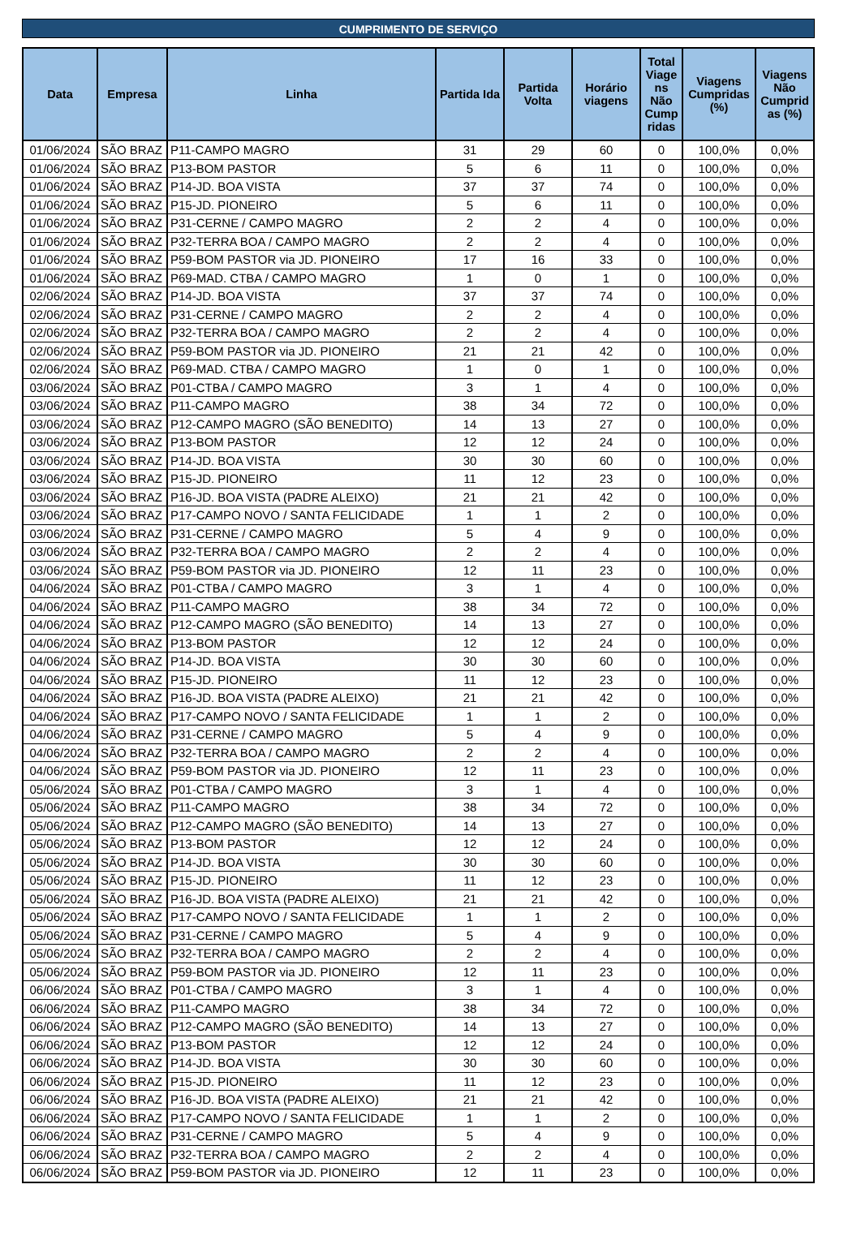CUMPRIMENTO DE SERVIÇO
| Data | Empresa | Linha | Partida Ida | Partida Volta | Horário viagens | Total Viage ns Não Cump ridas | Viagens Cumpridas (%) | Viagens Não Cumprid as (%) |
| --- | --- | --- | --- | --- | --- | --- | --- | --- |
| 01/06/2024 | SÃO BRAZ | P11-CAMPO MAGRO | 31 | 29 | 60 | 0 | 100,0% | 0,0% |
| 01/06/2024 | SÃO BRAZ | P13-BOM PASTOR | 5 | 6 | 11 | 0 | 100,0% | 0,0% |
| 01/06/2024 | SÃO BRAZ | P14-JD. BOA VISTA | 37 | 37 | 74 | 0 | 100,0% | 0,0% |
| 01/06/2024 | SÃO BRAZ | P15-JD. PIONEIRO | 5 | 6 | 11 | 0 | 100,0% | 0,0% |
| 01/06/2024 | SÃO BRAZ | P31-CERNE / CAMPO MAGRO | 2 | 2 | 4 | 0 | 100,0% | 0,0% |
| 01/06/2024 | SÃO BRAZ | P32-TERRA BOA / CAMPO MAGRO | 2 | 2 | 4 | 0 | 100,0% | 0,0% |
| 01/06/2024 | SÃO BRAZ | P59-BOM PASTOR via JD. PIONEIRO | 17 | 16 | 33 | 0 | 100,0% | 0,0% |
| 01/06/2024 | SÃO BRAZ | P69-MAD. CTBA / CAMPO MAGRO | 1 | 0 | 1 | 0 | 100,0% | 0,0% |
| 02/06/2024 | SÃO BRAZ | P14-JD. BOA VISTA | 37 | 37 | 74 | 0 | 100,0% | 0,0% |
| 02/06/2024 | SÃO BRAZ | P31-CERNE / CAMPO MAGRO | 2 | 2 | 4 | 0 | 100,0% | 0,0% |
| 02/06/2024 | SÃO BRAZ | P32-TERRA BOA / CAMPO MAGRO | 2 | 2 | 4 | 0 | 100,0% | 0,0% |
| 02/06/2024 | SÃO BRAZ | P59-BOM PASTOR via JD. PIONEIRO | 21 | 21 | 42 | 0 | 100,0% | 0,0% |
| 02/06/2024 | SÃO BRAZ | P69-MAD. CTBA / CAMPO MAGRO | 1 | 0 | 1 | 0 | 100,0% | 0,0% |
| 03/06/2024 | SÃO BRAZ | P01-CTBA / CAMPO MAGRO | 3 | 1 | 4 | 0 | 100,0% | 0,0% |
| 03/06/2024 | SÃO BRAZ | P11-CAMPO MAGRO | 38 | 34 | 72 | 0 | 100,0% | 0,0% |
| 03/06/2024 | SÃO BRAZ | P12-CAMPO MAGRO (SÃO BENEDITO) | 14 | 13 | 27 | 0 | 100,0% | 0,0% |
| 03/06/2024 | SÃO BRAZ | P13-BOM PASTOR | 12 | 12 | 24 | 0 | 100,0% | 0,0% |
| 03/06/2024 | SÃO BRAZ | P14-JD. BOA VISTA | 30 | 30 | 60 | 0 | 100,0% | 0,0% |
| 03/06/2024 | SÃO BRAZ | P15-JD. PIONEIRO | 11 | 12 | 23 | 0 | 100,0% | 0,0% |
| 03/06/2024 | SÃO BRAZ | P16-JD. BOA VISTA (PADRE ALEIXO) | 21 | 21 | 42 | 0 | 100,0% | 0,0% |
| 03/06/2024 | SÃO BRAZ | P17-CAMPO NOVO / SANTA FELICIDADE | 1 | 1 | 2 | 0 | 100,0% | 0,0% |
| 03/06/2024 | SÃO BRAZ | P31-CERNE / CAMPO MAGRO | 5 | 4 | 9 | 0 | 100,0% | 0,0% |
| 03/06/2024 | SÃO BRAZ | P32-TERRA BOA / CAMPO MAGRO | 2 | 2 | 4 | 0 | 100,0% | 0,0% |
| 03/06/2024 | SÃO BRAZ | P59-BOM PASTOR via JD. PIONEIRO | 12 | 11 | 23 | 0 | 100,0% | 0,0% |
| 04/06/2024 | SÃO BRAZ | P01-CTBA / CAMPO MAGRO | 3 | 1 | 4 | 0 | 100,0% | 0,0% |
| 04/06/2024 | SÃO BRAZ | P11-CAMPO MAGRO | 38 | 34 | 72 | 0 | 100,0% | 0,0% |
| 04/06/2024 | SÃO BRAZ | P12-CAMPO MAGRO (SÃO BENEDITO) | 14 | 13 | 27 | 0 | 100,0% | 0,0% |
| 04/06/2024 | SÃO BRAZ | P13-BOM PASTOR | 12 | 12 | 24 | 0 | 100,0% | 0,0% |
| 04/06/2024 | SÃO BRAZ | P14-JD. BOA VISTA | 30 | 30 | 60 | 0 | 100,0% | 0,0% |
| 04/06/2024 | SÃO BRAZ | P15-JD. PIONEIRO | 11 | 12 | 23 | 0 | 100,0% | 0,0% |
| 04/06/2024 | SÃO BRAZ | P16-JD. BOA VISTA (PADRE ALEIXO) | 21 | 21 | 42 | 0 | 100,0% | 0,0% |
| 04/06/2024 | SÃO BRAZ | P17-CAMPO NOVO / SANTA FELICIDADE | 1 | 1 | 2 | 0 | 100,0% | 0,0% |
| 04/06/2024 | SÃO BRAZ | P31-CERNE / CAMPO MAGRO | 5 | 4 | 9 | 0 | 100,0% | 0,0% |
| 04/06/2024 | SÃO BRAZ | P32-TERRA BOA / CAMPO MAGRO | 2 | 2 | 4 | 0 | 100,0% | 0,0% |
| 04/06/2024 | SÃO BRAZ | P59-BOM PASTOR via JD. PIONEIRO | 12 | 11 | 23 | 0 | 100,0% | 0,0% |
| 05/06/2024 | SÃO BRAZ | P01-CTBA / CAMPO MAGRO | 3 | 1 | 4 | 0 | 100,0% | 0,0% |
| 05/06/2024 | SÃO BRAZ | P11-CAMPO MAGRO | 38 | 34 | 72 | 0 | 100,0% | 0,0% |
| 05/06/2024 | SÃO BRAZ | P12-CAMPO MAGRO (SÃO BENEDITO) | 14 | 13 | 27 | 0 | 100,0% | 0,0% |
| 05/06/2024 | SÃO BRAZ | P13-BOM PASTOR | 12 | 12 | 24 | 0 | 100,0% | 0,0% |
| 05/06/2024 | SÃO BRAZ | P14-JD. BOA VISTA | 30 | 30 | 60 | 0 | 100,0% | 0,0% |
| 05/06/2024 | SÃO BRAZ | P15-JD. PIONEIRO | 11 | 12 | 23 | 0 | 100,0% | 0,0% |
| 05/06/2024 | SÃO BRAZ | P16-JD. BOA VISTA (PADRE ALEIXO) | 21 | 21 | 42 | 0 | 100,0% | 0,0% |
| 05/06/2024 | SÃO BRAZ | P17-CAMPO NOVO / SANTA FELICIDADE | 1 | 1 | 2 | 0 | 100,0% | 0,0% |
| 05/06/2024 | SÃO BRAZ | P31-CERNE / CAMPO MAGRO | 5 | 4 | 9 | 0 | 100,0% | 0,0% |
| 05/06/2024 | SÃO BRAZ | P32-TERRA BOA / CAMPO MAGRO | 2 | 2 | 4 | 0 | 100,0% | 0,0% |
| 05/06/2024 | SÃO BRAZ | P59-BOM PASTOR via JD. PIONEIRO | 12 | 11 | 23 | 0 | 100,0% | 0,0% |
| 06/06/2024 | SÃO BRAZ | P01-CTBA / CAMPO MAGRO | 3 | 1 | 4 | 0 | 100,0% | 0,0% |
| 06/06/2024 | SÃO BRAZ | P11-CAMPO MAGRO | 38 | 34 | 72 | 0 | 100,0% | 0,0% |
| 06/06/2024 | SÃO BRAZ | P12-CAMPO MAGRO (SÃO BENEDITO) | 14 | 13 | 27 | 0 | 100,0% | 0,0% |
| 06/06/2024 | SÃO BRAZ | P13-BOM PASTOR | 12 | 12 | 24 | 0 | 100,0% | 0,0% |
| 06/06/2024 | SÃO BRAZ | P14-JD. BOA VISTA | 30 | 30 | 60 | 0 | 100,0% | 0,0% |
| 06/06/2024 | SÃO BRAZ | P15-JD. PIONEIRO | 11 | 12 | 23 | 0 | 100,0% | 0,0% |
| 06/06/2024 | SÃO BRAZ | P16-JD. BOA VISTA (PADRE ALEIXO) | 21 | 21 | 42 | 0 | 100,0% | 0,0% |
| 06/06/2024 | SÃO BRAZ | P17-CAMPO NOVO / SANTA FELICIDADE | 1 | 1 | 2 | 0 | 100,0% | 0,0% |
| 06/06/2024 | SÃO BRAZ | P31-CERNE / CAMPO MAGRO | 5 | 4 | 9 | 0 | 100,0% | 0,0% |
| 06/06/2024 | SÃO BRAZ | P32-TERRA BOA / CAMPO MAGRO | 2 | 2 | 4 | 0 | 100,0% | 0,0% |
| 06/06/2024 | SÃO BRAZ | P59-BOM PASTOR via JD. PIONEIRO | 12 | 11 | 23 | 0 | 100,0% | 0,0% |